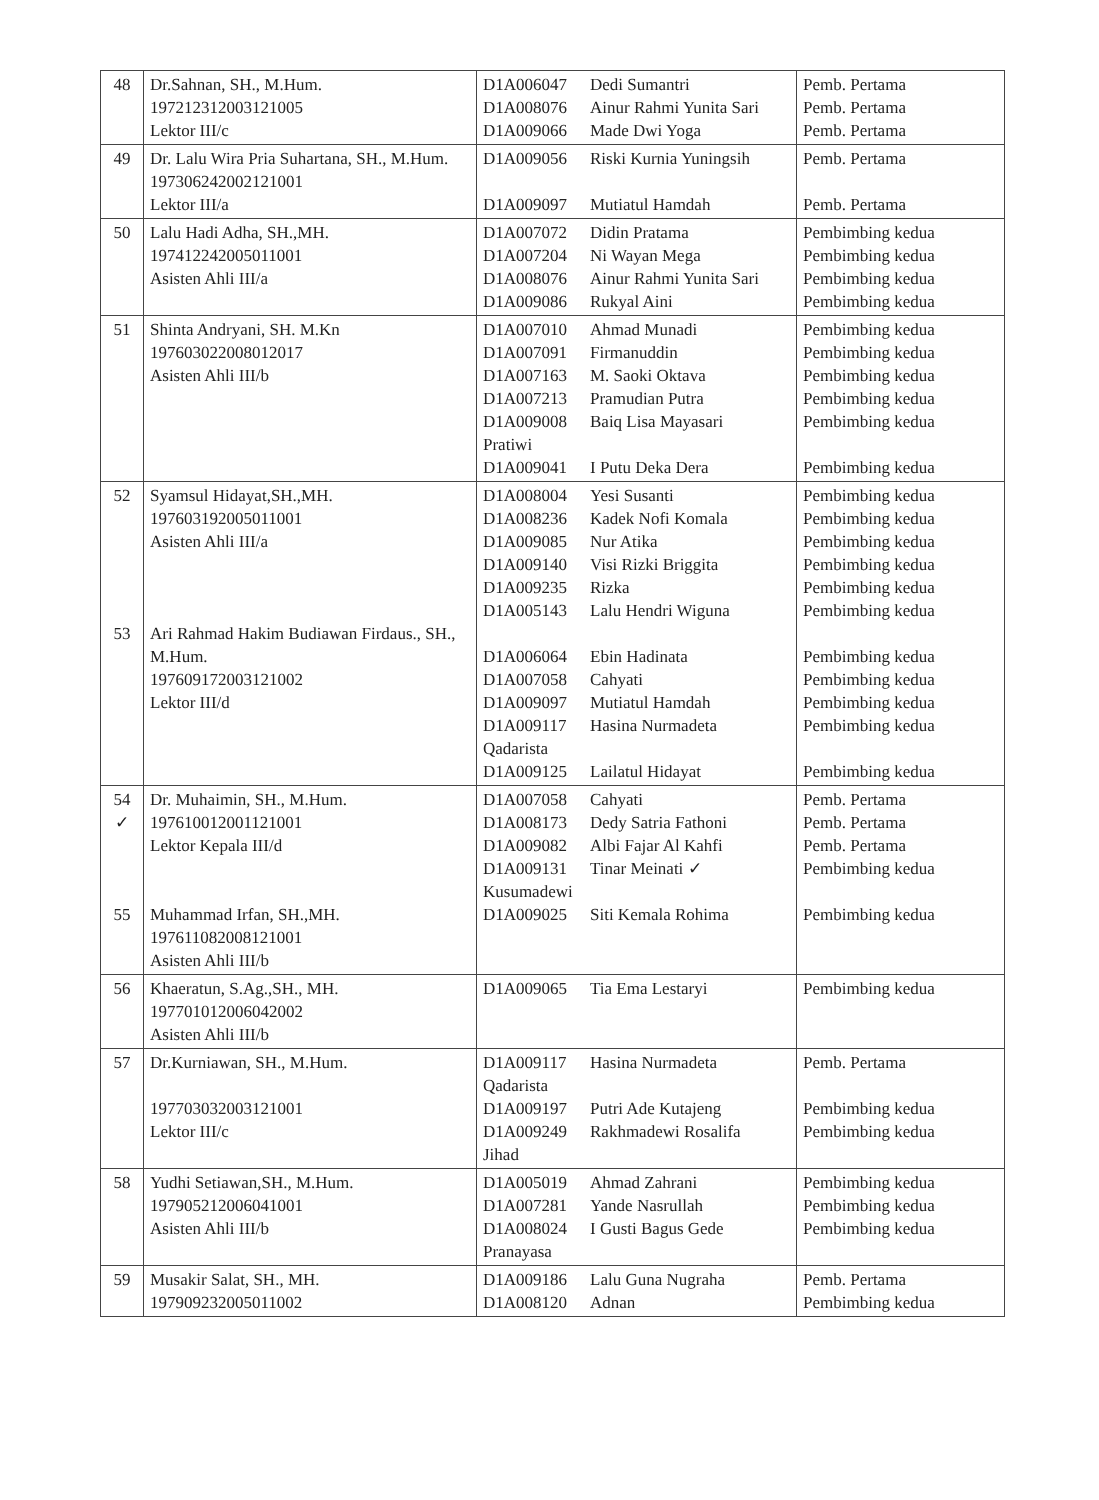| 48 | Dr.Sahnan, SH., M.Hum. 197212312003121005 Lektor III/c | D1A006047 D1A008076 D1A009066 | Dedi Sumantri Ainur Rahmi Yunita Sari Made Dwi Yoga | Pemb. Pertama Pemb. Pertama Pemb. Pertama |
| 49 | Dr. Lalu Wira Pria Suhartana, SH., M.Hum. 197306242002121001 Lektor III/a | D1A009056 D1A009097 | Riski Kurnia Yuningsih Mutiatul Hamdah | Pemb. Pertama Pemb. Pertama |
| 50 | Lalu Hadi Adha, SH.,MH. 197412242005011001 Asisten Ahli III/a | D1A007072 D1A007204 D1A008076 D1A009086 | Didin Pratama Ni Wayan Mega Ainur Rahmi Yunita Sari Rukyal Aini | Pembimbing kedua Pembimbing kedua Pembimbing kedua Pembimbing kedua |
| 51 | Shinta Andryani, SH. M.Kn 197603022008012017 Asisten Ahli III/b | D1A007010 D1A007091 D1A007163 D1A007213 D1A009008 Pratiwi D1A009041 | Ahmad Munadi Firmanuddin M. Saoki Oktava Pramudian Putra Baiq Lisa Mayasari I Putu Deka Dera | Pembimbing kedua Pembimbing kedua Pembimbing kedua Pembimbing kedua Pembimbing kedua Pembimbing kedua |
| 52 53 | Syamsul Hidayat,SH.,MH. 197603192005011001 Asisten Ahli III/a Ari Rahmad Hakim Budiawan Firdaus., SH., M.Hum. 197609172003121002 Lektor III/d | D1A008004 D1A008236 D1A009085 D1A009140 D1A009235 D1A005143 D1A006064 D1A007058 D1A009097 D1A009117 Qadarista D1A009125 | Yesi Susanti Kadek Nofi Komala Nur Atika Visi Rizki Briggita Rizka Lalu Hendri Wiguna Ebin Hadinata Cahyati Mutiatul Hamdah Hasina Nurmadeta Lailatul Hidayat | Pembimbing kedua Pembimbing kedua Pembimbing kedua Pembimbing kedua Pembimbing kedua Pembimbing kedua Pembimbing kedua Pembimbing kedua Pembimbing kedua Pembimbing kedua Pembimbing kedua |
| 54 ✓ 55 | Dr. Muhaimin, SH., M.Hum. 197610012001121001 Lektor Kepala III/d Muhammad Irfan, SH.,MH. 197611082008121001 Asisten Ahli III/b | D1A007058 D1A008173 D1A009082 D1A009131 Kusumadewi D1A009025 | Cahyati Dedy Satria Fathoni Albi Fajar Al Kahfi Tinar Meinati ✓ Siti Kemala Rohima | Pemb. Pertama Pemb. Pertama Pemb. Pertama Pembimbing kedua Pembimbing kedua |
| 56 | Khaeratun, S.Ag.,SH., MH. 197701012006042002 Asisten Ahli III/b | D1A009065 | Tia Ema Lestaryi | Pembimbing kedua |
| 57 | Dr.Kurniawan, SH., M.Hum. 197703032003121001 Lektor III/c | D1A009117 Qadarista D1A009197 D1A009249 Jihad | Hasina Nurmadeta Putri Ade Kutajeng Rakhmadewi Rosalifa | Pemb. Pertama Pembimbing kedua Pembimbing kedua |
| 58 | Yudhi Setiawan,SH., M.Hum. 197905212006041001 Asisten Ahli III/b | D1A005019 D1A007281 D1A008024 Pranayasa | Ahmad Zahrani Yande Nasrullah I Gusti Bagus Gede | Pembimbing kedua Pembimbing kedua Pembimbing kedua |
| 59 | Musakir Salat, SH., MH. 197909232005011002 | D1A009186 D1A008120 | Lalu Guna Nugraha Adnan | Pemb. Pertama Pembimbing kedua |